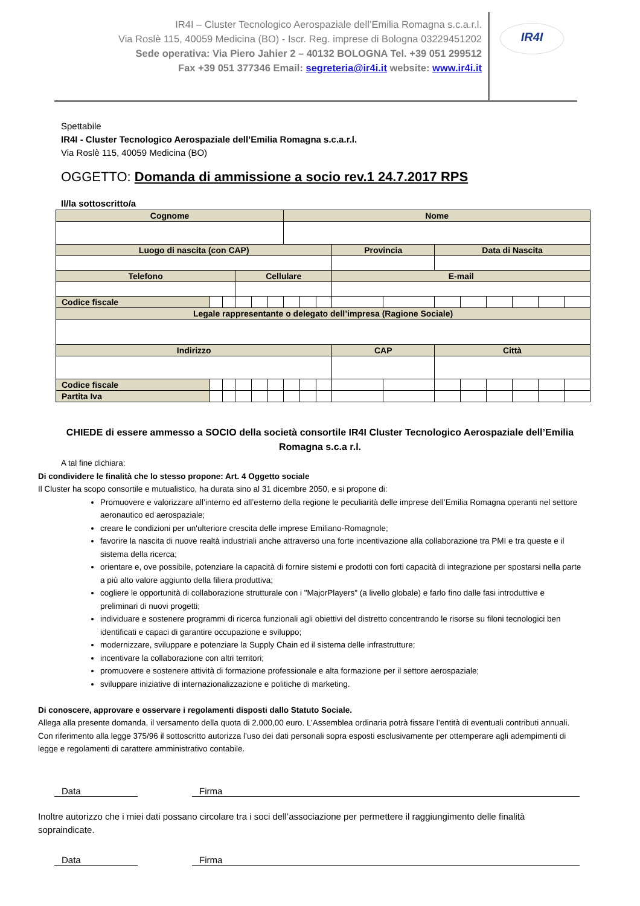IR4I – Cluster Tecnologico Aerospaziale dell’Emilia Romagna s.c.a.r.l.
Via Roslè 115, 40059 Medicina (BO) - Iscr. Reg. imprese di Bologna 03229451202
Sede operativa: Via Piero Jahier 2 – 40132 BOLOGNA Tel. +39 051 299512
Fax +39 051 377346 Email: segreteria@ir4i.it website: www.ir4i.it
IR4I
Spettabile
IR4I - Cluster Tecnologico Aerospaziale dell’Emilia Romagna s.c.a.r.l.
Via Roslè 115, 40059 Medicina (BO)
OGGETTO: Domanda di ammissione a socio rev.1 24.7.2017 RPS
Il/la sottoscritto/a
| Cognome | | | | | | Nome | | | | | | | | | | |
| --- | --- | --- | --- | --- | --- | --- | --- | --- | --- | --- | --- | --- | --- | --- | --- | --- |
| Luogo di nascita (con CAP) | | | | | | | | | Provincia | | Data di Nascita | | | | | |
| Telefono | | | Cellulare | | | | | | E-mail | | | | | | | |
| Codice fiscale | | | | | | | | | | | | | | | | |
| Legale rappresentante o delegato dell’impresa (Ragione Sociale) | | | | | | | | | | | | | | | | |
| Indirizzo | | | | | | | | | CAP | | Città | | | | | |
| Codice fiscale | | | | | | | | | | | | | | | | |
| Partita Iva | | | | | | | | | | | | | | | | |
CHIEDE di essere ammesso a SOCIO della società consortile IR4I Cluster Tecnologico Aerospaziale dell’Emilia Romagna s.c.a r.l.
A tal fine dichiara:
Di condividere le finalità che lo stesso propone: Art. 4 Oggetto sociale
Il Cluster ha scopo consortile e mutualistico, ha durata sino al 31 dicembre 2050, e si propone di:
Promuovere e valorizzare all’interno ed all’esterno della regione le peculiarità delle imprese dell’Emilia Romagna operanti nel settore aeronautico ed aerospaziale;
creare le condizioni per un'ulteriore crescita delle imprese Emiliano-Romagnole;
favorire la nascita di nuove realtà industriali anche attraverso una forte incentivazione alla collaborazione tra PMI e tra queste e il sistema della ricerca;
orientare e, ove possibile, potenziare la capacità di fornire sistemi e prodotti con forti capacità di integrazione per spostarsi nella parte a più alto valore aggiunto della filiera produttiva;
cogliere le opportunità di collaborazione strutturale con i "MajorPlayers" (a livello globale) e farlo fino dalle fasi introduttive e preliminari di nuovi progetti;
individuare e sostenere programmi di ricerca funzionali agli obiettivi del distretto concentrando le risorse su filoni tecnologici ben identificati e capaci di garantire occupazione e sviluppo;
modernizzare, sviluppare e potenziare la Supply Chain ed il sistema delle infrastrutture;
incentivare la collaborazione con altri territori;
promuovere e sostenere attività di formazione professionale e alta formazione per il settore aerospaziale;
sviluppare iniziative di internazionalizzazione e politiche di marketing.
Di conoscere, approvare e osservare i regolamenti disposti dallo Statuto Sociale.
Allega alla presente domanda, il versamento della quota di 2.000,00 euro. L’Assemblea ordinaria potrà fissare l’entità di eventuali contributi annuali.
Con riferimento alla legge 375/96 il sottoscritto autorizza l’uso dei dati personali sopra esposti esclusivamente per ottemperare agli adempimenti di legge e regolamenti di carattere amministrativo contabile.
Data Firma
Inoltre autorizzo che i miei dati possano circolare tra i soci dell’associazione per permettere il raggiungimento delle finalità sopraindicate.
Data Firma